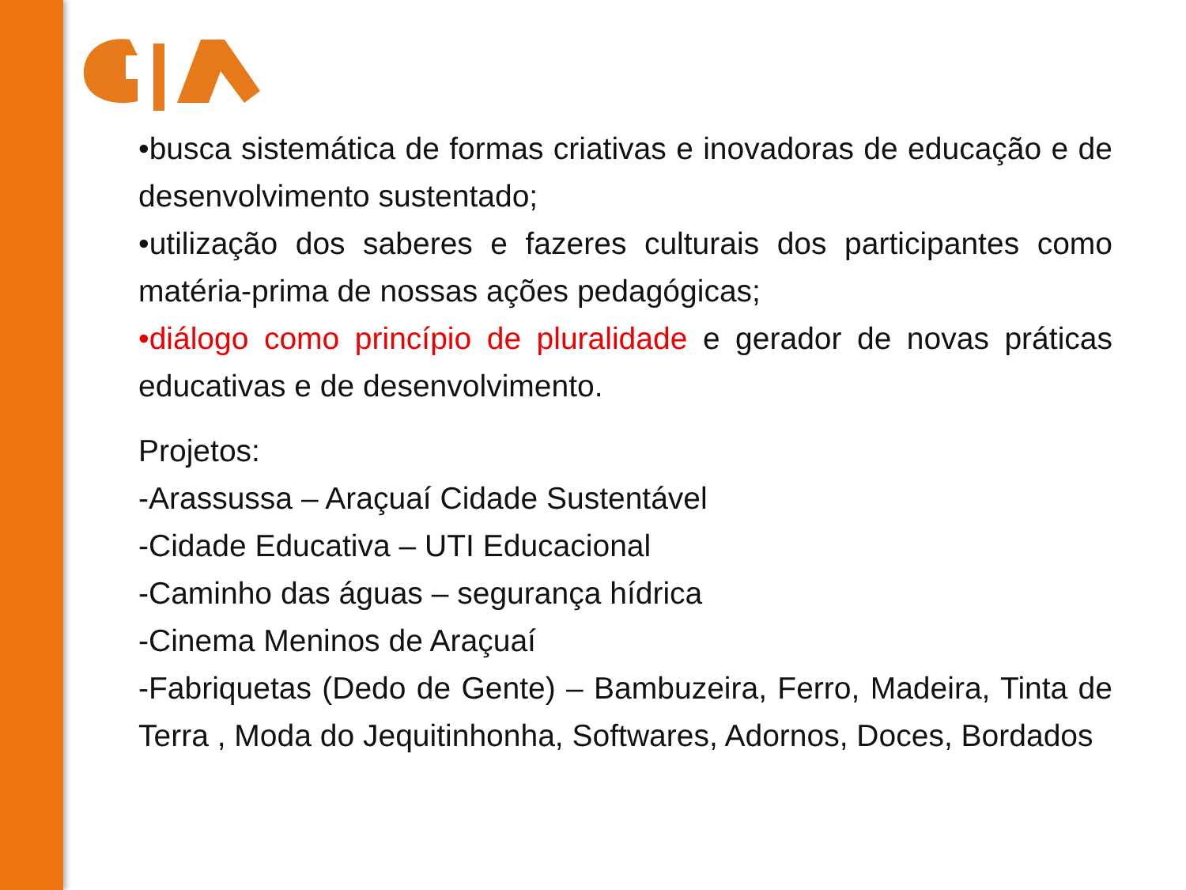•busca sistemática de formas criativas e inovadoras de educação e de desenvolvimento sustentado;
•utilização dos saberes e fazeres culturais dos participantes como matéria-prima de nossas ações pedagógicas;
•diálogo como princípio de pluralidade e gerador de novas práticas educativas e de desenvolvimento.
Projetos:
-Arassussa – Araçuaí Cidade Sustentável
-Cidade Educativa – UTI Educacional
-Caminho das águas – segurança hídrica
-Cinema Meninos de Araçuaí
-Fabriquetas (Dedo de Gente) – Bambuzeira, Ferro, Madeira, Tinta de Terra , Moda do Jequitinhonha, Softwares, Adornos, Doces, Bordados